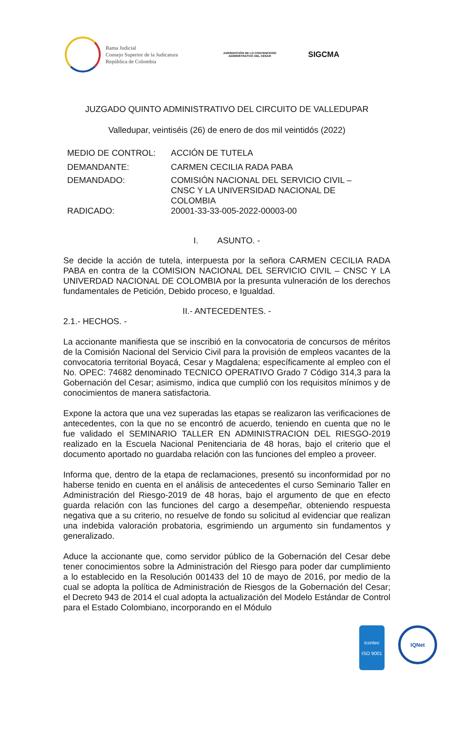Rama Judicial
Consejo Superior de la Judicatura
República de Colombia
JURISDICCIÓN DE LO CONTENCIOSO
ADMINISTRATIVO DEL CESAR
SIGCMA
JUZGADO QUINTO ADMINISTRATIVO DEL CIRCUITO DE VALLEDUPAR
Valledupar, veintiséis (26) de enero de dos mil veintidós (2022)
| MEDIO DE CONTROL: | ACCIÓN DE TUTELA |
| DEMANDANTE: | CARMEN CECILIA RADA PABA |
| DEMANDADO: | COMISIÓN NACIONAL DEL SERVICIO CIVIL – CNSC Y LA UNIVERSIDAD NACIONAL DE COLOMBIA |
| RADICADO: | 20001-33-33-005-2022-00003-00 |
I. ASUNTO. -
Se decide la acción de tutela, interpuesta por la señora CARMEN CECILIA RADA PABA en contra de la COMISION NACIONAL DEL SERVICIO CIVIL – CNSC Y LA UNIVERDAD NACIONAL DE COLOMBIA por la presunta vulneración de los derechos fundamentales de Petición, Debido proceso, e Igualdad.
II.- ANTECEDENTES. -
2.1.- HECHOS. -
La accionante manifiesta que se inscribió en la convocatoria de concursos de méritos de la Comisión Nacional del Servicio Civil para la provisión de empleos vacantes de la convocatoria territorial Boyacá, Cesar y Magdalena; específicamente al empleo con el No. OPEC: 74682 denominado TECNICO OPERATIVO Grado 7 Código 314,3 para la Gobernación del Cesar; asimismo, indica que cumplió con los requisitos mínimos y de conocimientos de manera satisfactoria.
Expone la actora que una vez superadas las etapas se realizaron las verificaciones de antecedentes, con la que no se encontró de acuerdo, teniendo en cuenta que no le fue validado el SEMINARIO TALLER EN ADMINISTRACION DEL RIESGO-2019 realizado en la Escuela Nacional Penitenciaria de 48 horas, bajo el criterio que el documento aportado no guardaba relación con las funciones del empleo a proveer.
Informa que, dentro de la etapa de reclamaciones, presentó su inconformidad por no haberse tenido en cuenta en el análisis de antecedentes el curso Seminario Taller en Administración del Riesgo-2019 de 48 horas, bajo el argumento de que en efecto guarda relación con las funciones del cargo a desempeñar, obteniendo respuesta negativa que a su criterio, no resuelve de fondo su solicitud al evidenciar que realizan una indebida valoración probatoria, esgrimiendo un argumento sin fundamentos y generalizado.
Aduce la accionante que, como servidor público de la Gobernación del Cesar debe tener conocimientos sobre la Administración del Riesgo para poder dar cumplimiento a lo establecido en la Resolución 001433 del 10 de mayo de 2016, por medio de la cual se adopta la política de Administración de Riesgos de la Gobernación del Cesar; el Decreto 943 de 2014 el cual adopta la actualización del Modelo Estándar de Control para el Estado Colombiano, incorporando en el Módulo
icontec
ISO 9001
IQNet